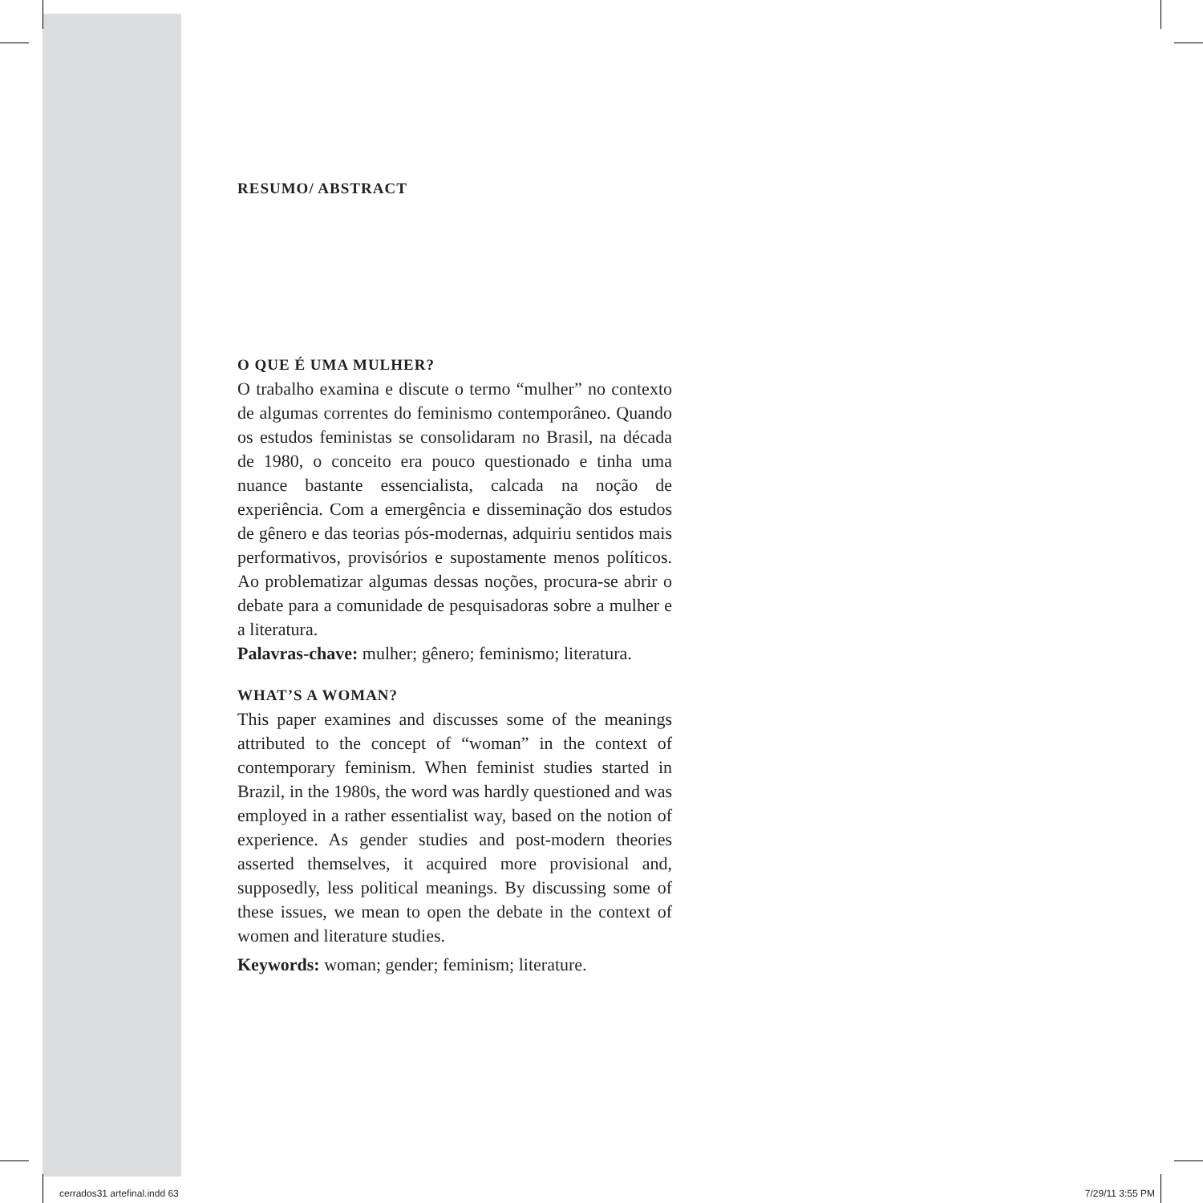RESUMO/ ABSTRACT
O QUE É UMA MULHER?
O trabalho examina e discute o termo “mulher” no contexto de algumas correntes do feminismo contemporâneo. Quando os estudos feministas se consolidaram no Brasil, na década de 1980, o conceito era pouco questionado e tinha uma nuance bastante essencialista, calcada na noção de experiência. Com a emergência e disseminação dos estudos de gênero e das teorias pós-modernas, adquiriu sentidos mais performativos, provisórios e supostamente menos políticos. Ao problematizar algumas dessas noções, procura-se abrir o debate para a comunidade de pesquisadoras sobre a mulher e a literatura.
Palavras-chave: mulher; gênero; feminismo; literatura.
WHAT’S A WOMAN?
This paper examines and discusses some of the meanings attributed to the concept of “woman” in the context of contemporary feminism. When feminist studies started in Brazil, in the 1980s, the word was hardly questioned and was employed in a rather essentialist way, based on the notion of experience. As gender studies and post-modern theories asserted themselves, it acquired more provisional and, supposedly, less political meanings. By discussing some of these issues, we mean to open the debate in the context of women and literature studies.
Keywords: woman; gender; feminism; literature.
cerrados31 artefinal.indd 63 7/29/11 3:55 PM